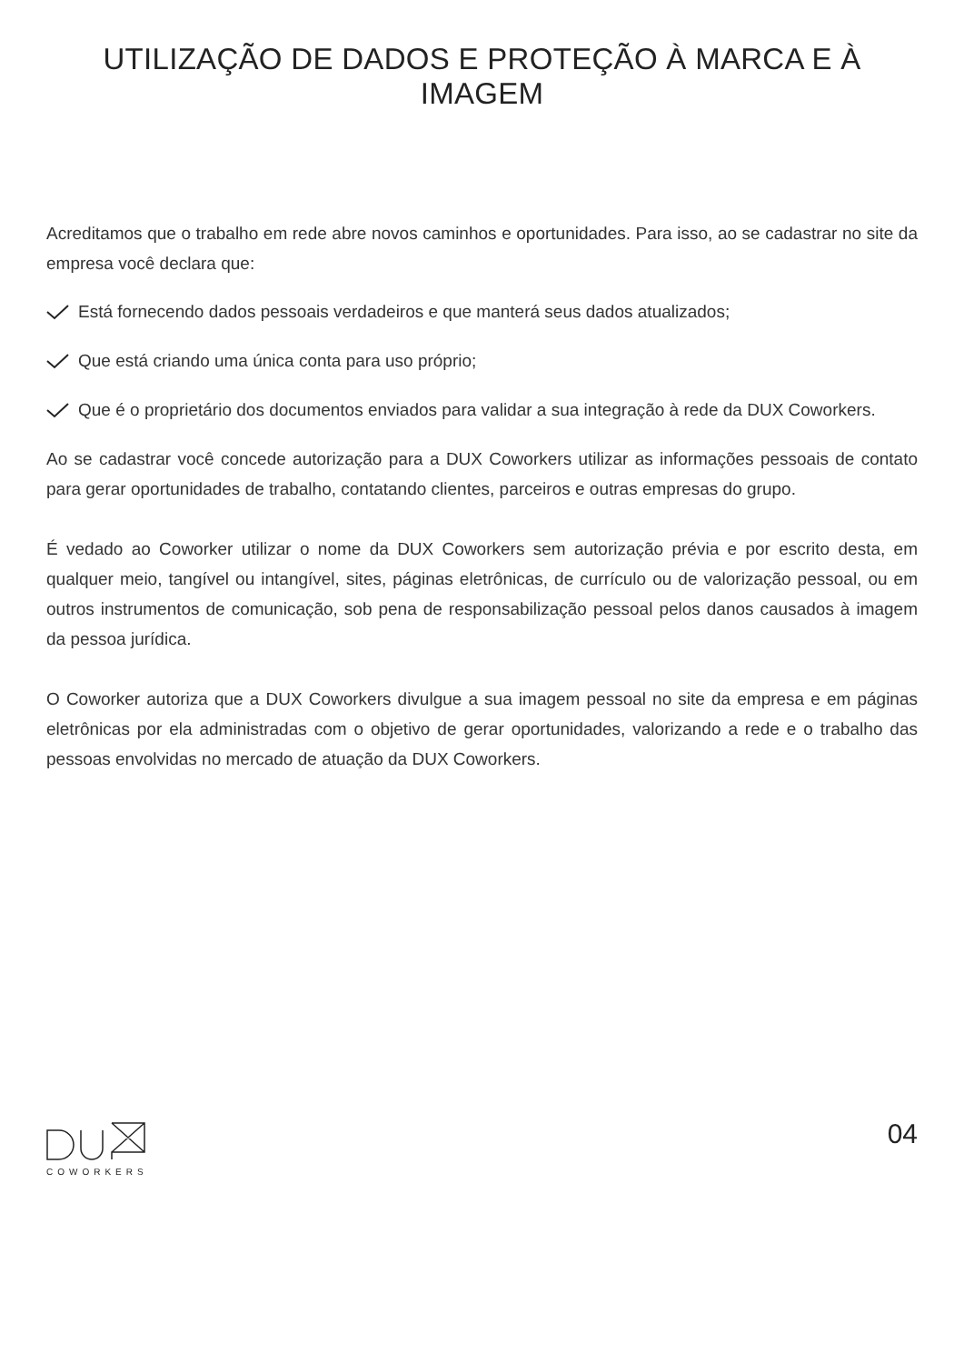UTILIZAÇÃO DE DADOS E PROTEÇÃO À MARCA E À IMAGEM
Acreditamos que o trabalho em rede abre novos caminhos e oportunidades. Para isso, ao se cadastrar no site da empresa você declara que:
Está fornecendo dados pessoais verdadeiros e que manterá seus dados atualizados;
Que está criando uma única conta para uso próprio;
Que é o proprietário dos documentos enviados para validar a sua integração à rede da DUX Coworkers.
Ao se cadastrar você concede autorização para a DUX Coworkers utilizar as informações pessoais de contato para gerar oportunidades de trabalho, contatando clientes, parceiros e outras empresas do grupo.
É vedado ao Coworker utilizar o nome da DUX Coworkers sem autorização prévia e por escrito desta, em qualquer meio, tangível ou intangível, sites, páginas eletrônicas, de currículo ou de valorização pessoal, ou em outros instrumentos de comunicação, sob pena de responsabilização pessoal pelos danos causados à imagem da pessoa jurídica.
O Coworker autoriza que a DUX Coworkers divulgue a sua imagem pessoal no site da empresa e em páginas eletrônicas por ela administradas com o objetivo de gerar oportunidades, valorizando a rede e o trabalho das pessoas envolvidas no mercado de atuação da DUX Coworkers.
COWORKERS
04